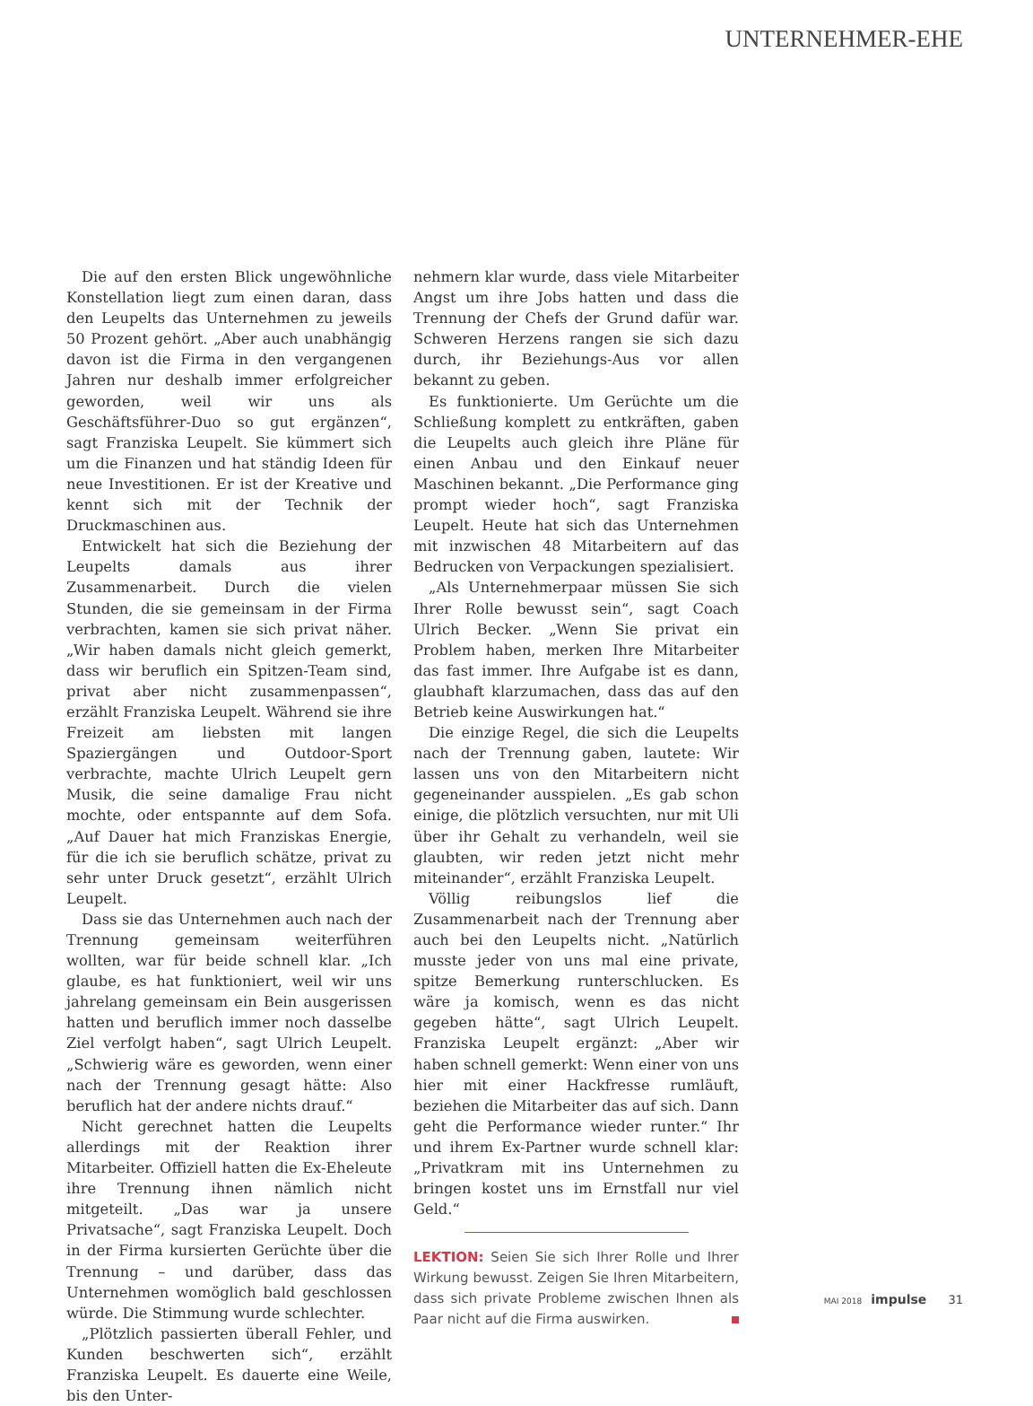UNTERNEHMER-EHE
Die auf den ersten Blick ungewöhnliche Konstellation liegt zum einen daran, dass den Leupelts das Unternehmen zu jeweils 50 Prozent gehört. „Aber auch unabhängig davon ist die Firma in den vergangenen Jahren nur deshalb immer erfolgreicher geworden, weil wir uns als Geschäftsführer-Duo so gut ergänzen“, sagt Franziska Leupelt. Sie kümmert sich um die Finanzen und hat ständig Ideen für neue Investitionen. Er ist der Kreative und kennt sich mit der Technik der Druckmaschinen aus.
Entwickelt hat sich die Beziehung der Leupelts damals aus ihrer Zusammenarbeit. Durch die vielen Stunden, die sie gemeinsam in der Firma verbrachten, kamen sie sich privat näher. „Wir haben damals nicht gleich gemerkt, dass wir beruflich ein Spitzen-Team sind, privat aber nicht zusammenpassen“, erzählt Franziska Leupelt. Während sie ihre Freizeit am liebsten mit langen Spaziergängen und Outdoor-Sport verbrachte, machte Ulrich Leupelt gern Musik, die seine damalige Frau nicht mochte, oder entspannte auf dem Sofa. „Auf Dauer hat mich Franziskas Energie, für die ich sie beruflich schätze, privat zu sehr unter Druck gesetzt“, erzählt Ulrich Leupelt.
Dass sie das Unternehmen auch nach der Trennung gemeinsam weiterführen wollten, war für beide schnell klar. „Ich glaube, es hat funktioniert, weil wir uns jahrelang gemeinsam ein Bein ausgerissen hatten und beruflich immer noch dasselbe Ziel verfolgt haben“, sagt Ulrich Leupelt. „Schwierig wäre es geworden, wenn einer nach der Trennung gesagt hätte: Also beruflich hat der andere nichts drauf.“
Nicht gerechnet hatten die Leupelts allerdings mit der Reaktion ihrer Mitarbeiter. Offiziell hatten die Ex-Eheleute ihre Trennung ihnen nämlich nicht mitgeteilt. „Das war ja unsere Privatsache“, sagt Franziska Leupelt. Doch in der Firma kursierten Gerüchte über die Trennung – und darüber, dass das Unternehmen womöglich bald geschlossen würde. Die Stimmung wurde schlechter.
„Plötzlich passierten überall Fehler, und Kunden beschwerten sich“, erzählt Franziska Leupelt. Es dauerte eine Weile, bis den Unter-
nehmern klar wurde, dass viele Mitarbeiter Angst um ihre Jobs hatten und dass die Trennung der Chefs der Grund dafür war. Schweren Herzens rangen sie sich dazu durch, ihr Beziehungs-Aus vor allen bekannt zu geben.
Es funktionierte. Um Gerüchte um die Schließung komplett zu entkräften, gaben die Leupelts auch gleich ihre Pläne für einen Anbau und den Einkauf neuer Maschinen bekannt. „Die Performance ging prompt wieder hoch“, sagt Franziska Leupelt. Heute hat sich das Unternehmen mit inzwischen 48 Mitarbeitern auf das Bedrucken von Verpackungen spezialisiert.
„Als Unternehmerpaar müssen Sie sich Ihrer Rolle bewusst sein“, sagt Coach Ulrich Becker. „Wenn Sie privat ein Problem haben, merken Ihre Mitarbeiter das fast immer. Ihre Aufgabe ist es dann, glaubhaft klarzumachen, dass das auf den Betrieb keine Auswirkungen hat.“
Die einzige Regel, die sich die Leupelts nach der Trennung gaben, lautete: Wir lassen uns von den Mitarbeitern nicht gegeneinander ausspielen. „Es gab schon einige, die plötzlich versuchten, nur mit Uli über ihr Gehalt zu verhandeln, weil sie glaubten, wir reden jetzt nicht mehr miteinander“, erzählt Franziska Leupelt.
Völlig reibungslos lief die Zusammenarbeit nach der Trennung aber auch bei den Leupelts nicht. „Natürlich musste jeder von uns mal eine private, spitze Bemerkung runterschlucken. Es wäre ja komisch, wenn es das nicht gegeben hätte“, sagt Ulrich Leupelt. Franziska Leupelt ergänzt: „Aber wir haben schnell gemerkt: Wenn einer von uns hier mit einer Hackfresse rumläuft, beziehen die Mitarbeiter das auf sich. Dann geht die Performance wieder runter.“ Ihr und ihrem Ex-Partner wurde schnell klar: „Privatkram mit ins Unternehmen zu bringen kostet uns im Ernstfall nur viel Geld.“
LEKTION: Seien Sie sich Ihrer Rolle und Ihrer Wirkung bewusst. Zeigen Sie Ihren Mitarbeitern, dass sich private Probleme zwischen Ihnen als Paar nicht auf die Firma auswirken.
MAI 2018 impulse 31